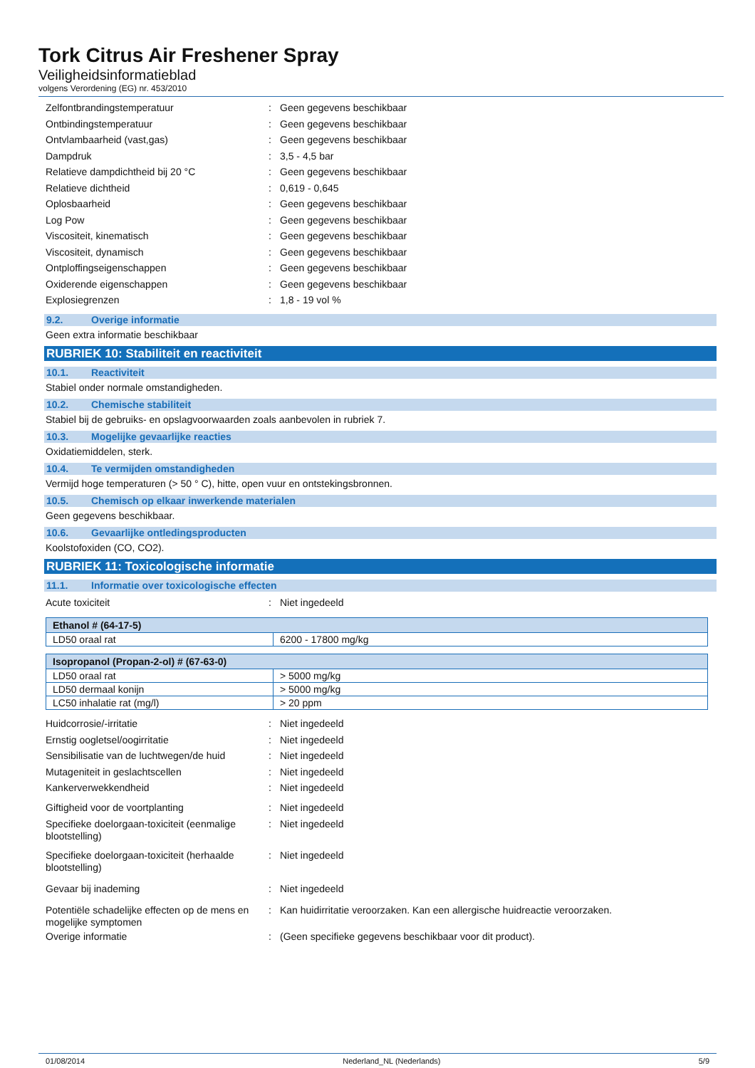Tork Citrus Air Freshener Spray
Veiligheidsinformatieblad
volgens Verordening (EG) nr. 453/2010
Zelfontbrandingstemperatuur : Geen gegevens beschikbaar
Ontbindingstemperatuur : Geen gegevens beschikbaar
Ontvlambaarheid (vast,gas) : Geen gegevens beschikbaar
Dampdruk : 3,5 - 4,5 bar
Relatieve dampdichtheid bij 20 °C : Geen gegevens beschikbaar
Relatieve dichtheid : 0,619 - 0,645
Oplosbaarheid : Geen gegevens beschikbaar
Log Pow : Geen gegevens beschikbaar
Viscositeit, kinematisch : Geen gegevens beschikbaar
Viscositeit, dynamisch : Geen gegevens beschikbaar
Ontploffingseigenschappen : Geen gegevens beschikbaar
Oxiderende eigenschappen : Geen gegevens beschikbaar
Explosiegrenzen : 1,8 - 19 vol %
9.2. Overige informatie
Geen extra informatie beschikbaar
RUBRIEK 10: Stabiliteit en reactiviteit
10.1. Reactiviteit
Stabiel onder normale omstandigheden.
10.2. Chemische stabiliteit
Stabiel bij de gebruiks- en opslagvoorwaarden zoals aanbevolen in rubriek 7.
10.3. Mogelijke gevaarlijke reacties
Oxidatiemiddelen, sterk.
10.4. Te vermijden omstandigheden
Vermijd hoge temperaturen (> 50 ° C), hitte, open vuur en ontstekingsbronnen.
10.5. Chemisch op elkaar inwerkende materialen
Geen gegevens beschikbaar.
10.6. Gevaarlijke ontledingsproducten
Koolstofoxiden (CO, CO2).
RUBRIEK 11: Toxicologische informatie
11.1. Informatie over toxicologische effecten
Acute toxiciteit : Niet ingedeeld
| Ethanol # (64-17-5) | |
| --- | --- |
| LD50 oraal rat | 6200 - 17800 mg/kg |
| Isopropanol (Propan-2-ol) # (67-63-0) | |
| --- | --- |
| LD50 oraal rat | > 5000 mg/kg |
| LD50 dermaal konijn | > 5000 mg/kg |
| LC50 inhalatie rat (mg/l) | > 20 ppm |
Huidcorrosie/-irritatie : Niet ingedeeld
Ernstig oogletsel/oogirritatie : Niet ingedeeld
Sensibilisatie van de luchtwegen/de huid
: Niet ingedeeld
Mutageniteit in geslachtscellen : Niet ingedeeld
Kankerverwekkendheid : Niet ingedeeld
Giftigheid voor de voortplanting : Niet ingedeeld
Specifieke doelorgaan-toxiciteit (eenmalige blootstelling)
: Niet ingedeeld
Specifieke doelorgaan-toxiciteit (herhaalde blootstelling)
: Niet ingedeeld
Gevaar bij inademing : Niet ingedeeld
Potentiële schadelijke effecten op de mens en mogelijke symptomen
: Kan huidirritatie veroorzaken. Kan een allergische huidreactie veroorzaken.
Overige informatie : (Geen specifieke gegevens beschikbaar voor dit product).
01/08/2014 Nederland_NL (Nederlands) 5/9